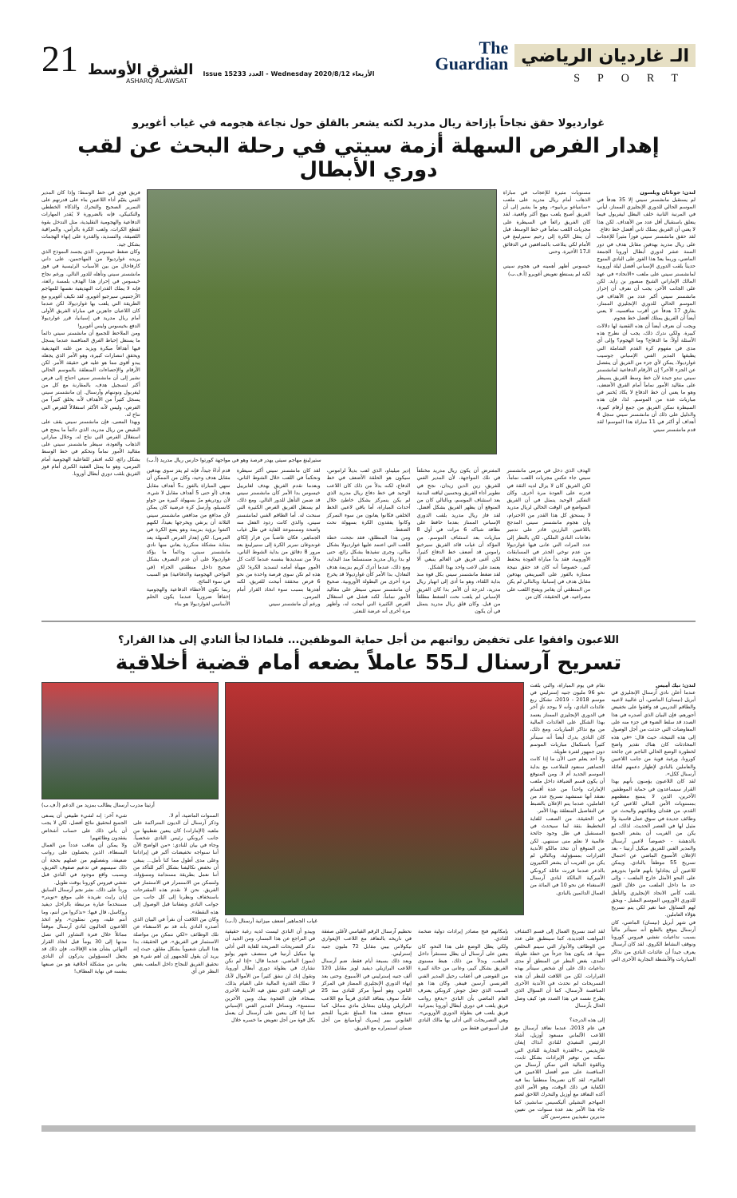21 الشرق الأوسط Issue 15233 العدد - Wednesday 2020/8/12 الأربعاء
ASHARQ AL-AWSAT
The
Guardian الـ غارديان الرياضي
SPORT
غوارديولا حقق نجاحاً بإزاحة ريال مدريد لكنه يشعر بالقلق حول نجاعة هجومه في غياب أغويرو
إهدار الفرص السهلة أزمة سيتي في رحلة البحث عن لقب دوري الأبطال
لندن: جوناثان ويلسون
لم يستقبل مانشستر سيتي إلا 35 هدفاً في الموسم الحالي للدوري الإنجليزي الممتاز، ليأتي في المرتبة الثانية خلف البطل ليفربول فيما يتعلق باستقبال أقل عدد من الأهداف. لكن هذا لا يعني أن الفريق يمتلك ثاني أفضل خط دفاع.
لقد حقق مانشستر سيتي فوزاً مثيراً للإعجاب على ريال مدريد بهدفين مقابل هدف في دور الستة عشر لدوري أبطال أوروبا الجمعة الماضي، وربما يعدّ هذا الفوز على النادي المتوج حديثاً بلقب الدوري الإسباني أفضل ليلة أوروبية لمانشستر سيتي على ملعب «الاتحاد» في عهد المالك الإماراتي الشيخ منصور بن زايد. لكن على الجانب الآخر، يجب أن نعرف أن إحراز مانشستر سيتي أكبر عدد من الأهداف في الموسم الحالي للدوري الإنجليزي الممتاز، بفارق 17 هدفاً عن أقرب منافسيه، لا يعني أيضاً أن الفريق يمتلك أفضل خط هجوم.
ويجب أن نعرف أيضاً أن هذه القضية لها دلالات كبيرة. ولكي ندرك ذلك، يجب أن نطرح هذه الأسئلة أولاً: ما الدفاع؟ وما الهجوم؟ وإلى أي مدى في مفهوم كرة القدم الشاملة التي يطبقها المدير الفني الإسباني جوسيب غوارديولا، يمكن لأي جزء من الفريق أن ينفصل عن الجزء الآخر؟ إن الأرقام الدفاعية لمانشستر سيتي تبدو جيدة لأن خط وسط الفريق يسيطر على مقاليد الأمور تماماً أمام الفرق الأضعف، وهو ما يعني أن خط الدفاع لا يكاد يُختبر في مباريات عدة من الموسم. لذا، فإن هذه السيطرة تمكن الفريق من جمع أرقام كبيرة، والدليل على ذلك أن مانشستر سيتي سجل 4 أهداف أو أكثر في 11 مباراة هذا الموسم! لقد قدم مانشستر سيتي
مستويات مثيرة للإعجاب في مباراة الذهاب أمام ريال مدريد على ملعب «سانتياغو برنابيو»، وهو ما يشير إلى أن الفريق أصبح يلعب بنهج أكثر واقعية. لقد كان الفريق رائعاً في السيطرة على مجريات اللعب تماماً في خط الوسط، قبل أن ينقل الكرة إلى رحيم ستيرلينغ في الأمام لكي يتلاعب بالمدافعين في الدقائق الـ17 الأخيرة. وحتى
خيسوس أظهر أهميته في هجوم سيتي لكنه لم يستطع تعويض أغويرو (أ.ف.ب)
ستيرلينغ مهاجم سيتي يهدر فرصة وهو في مواجهة كورتوا حارس ريال مدريد (أ.ب)
الهدف الذي دخل في مرمى مانشستر سيتي جاء عكس مجريات اللعب تماماً، لكن الفريق كان لا يزال لديه الثقة في قدرته على العودة مرة أخرى. وكان التفكير الوحيد يتمثل في أن الفريق المتواضع في الوقت الحالي لريال مدريد لا يستحق كل هذا القدر من الاحترام، وأن هجوم مانشستر سيتي المدجج باللاعبين البارزين قادر على تدمير دفاعات النادي الملكي. لكن بالنظر إلى عدد المرات التي عانى فيها غوارديولا من عدم توخي الحذر في المسابقات الأوروبية، فقد بدأ مباراة العودة بتحفظ كبير، خصوصاً أنه كان قد حقق نتيجة ممتازة بالفوز على الميرينغي بهدفين مقابل هدف في إسبانيا، وبالتالي لم يكن من المنطقي أن يغامر ويفتح اللعب على مصراعيه. في الحقيقة، كان من
المفترض أن يكون ريال مدريد مختلفاً في تلك المواجهة، لأن المدير الفني للفريق، زين الدين زيدان، نجح في تطوير أداء الفريق وتحسين لياقته البدنية بعد استئناف الموسم، وبالتالي كان من المتوقع أن يظهر الفريق بشكل أفضل. لقد فاز ريال مدريد بلقب الدوري الإسباني الممتاز بعدما حافظ على نظافة شباكه 6 مرات في أول 8 مباريات بعد استئناف الموسم. من المؤكد أن غياب قائد الفريق سيرخيو راموس قد أضعف خط الدفاع كثيراً، لكن أغنى فريق في العالم ينبغي ألا يعتمد على لاعب واحد بهذا الشكل.
لقد ضغط مانشستر سيتي بكل قوة منذ بداية اللقاء، وهو ما أدى إلى انهيار ريال مدريد، لدرجة أن الأمر بدا كان الفريق الإسباني لم يلعب تحت الضغط مطلقاً من قبل. وكان قلق ريال مدريد يتمثل في أن يكون
إدير ميليتاو، الذي لعب بديلاً لراموس، سيكون هو الحلقة الأضعف في خط الدفاع، لكنه بدلاً من ذلك كان اللاعب الوحيد في خط دفاع ريال مدريد الذي لم يكن يتمركز بشكل خاطئ خلال أحداث المباراة، أما باقي لاعبي الخط الخلفي فكانوا يعانون من سوء التمركز وكانوا يفقدون الكرة بسهولة تحت الضغط.
ومن هذا المنطلق، فقد نجحت خطة اللعب التي اعتمد عليها غوارديولا بشكل مثالي، وجرى تنفيذها بشكل رائع، حتى لو بدا ريال مدريد مستسلماً منذ البداية. ومع ذلك، عندما أدرك كريم بنزيمة هدف التعادل، بدا الأمر كأن غوارديولا قد يخرج مرة أخرى من البطولة الأوروبية. صحيح أن مانشستر سيتي سيطر على مقاليد الأمور تماماً، لكنه فشل في استغلال الفرص الكثيرة التي أتيحت له، وأظهر مرة أخرى أنه عرضة للتعثر.
لقد كان مانشستر سيتي أكثر سيطرة وتحكماً في اللعب خلال الشوط الثاني، وبعدما تقدم الفريق بهدف لغابرييل خيسوس بدا الأمر كأن مانشستر سيتي قد ضمن التأهل للدور التالي. ومع ذلك، لم يستغل الفريق الفرص الكثيرة التي سنحت له. أما الطاقم الفني لمانشستر سيتي، والذي كانت ردود الفعل منه واضحة ومسموعة للغاية في ظل غياب الجماهير، فكان غاضباً من قرار إلكاي غوندوغان تمرير الكرة إلى ستيرلينغ بعد مرور 8 دقائق من بداية الشوط الثاني، بدلاً من تسديدها بنفسه عندما كانت كل الأمور مهيأة أمامه لتسديد الكرة؛ لكن هذه لم تكن سوى فرصة واحدة من نحو 6 فرص محققة أتيحت للفريق، لكنه أهدرها بسبب سوء اتخاذ القرار أمام المرمى.
ورغم أن مانشستر سيتي
قدم أداءً جيداً، فإنه لم يفز سوى بهدفين مقابل هدف وحيد، وكان من الممكن أن تنتهي المباراة بالفوز بـ5 أهداف مقابل هدف (أو حتى 5 أهداف مقابل لا شيء، لأن رودريغو مرّ بسهولة كبيرة من جواو كانسيلو، وأرسل كرة عرضية كان يمكن لأي مدافع من مدافعي مانشستر سيتي الثلاثة أن يرتقي ويخرجها بعيداً، لكنهم اكتفوا برؤية بنزيمة وهو يضع الكرة في المرمى). لكن إهدار الفرص السهلة يعد بمثابة مشكلة متكررة يعاني منها نادي مانشستر سيتي، ودائماً ما يؤكد غوارديولا على أن عدم التصرف بشكل صحيح داخل منطقتي الجزاء (في النواحي الهجومية والدفاعية) هو السبب في سوء النتائج.
ربما تكون الأخطاء الدفاعية والهجومية إخفاقاً ضرورياً عندما يكون الحلم الأساسي لغوارديولا هو بناء
فريق قوي في خط الوسط؛ وإذا كان المدير الفني يقيّم أداء اللاعبين بناء على قدرتهم على التمرير الصحيح والتحرك والذكاء الخططي والتكتيكي، فإنه بالضرورة لا يُقدر المهارات الدفاعية والهجومية التقليدية، مثل التدخل بقوة لقطع الكرات، ولعب الكرة بالرأس، والمراقبة اللصيقة، والتسديد، والقدرة على إنهاء الهجمات بشكل جيد.
وكان ضغط خيسوس، الذي يجسد النموذج الذي يريده غوارديولا من المهاجمين، على داني كارفاخال من بين الأسباب الرئيسية في فوز مانشستر سيتي وتأهله للدور التالي. ورغم نجاح خيسوس في إحراز هذا الهدف بلمسة رائعة، فإنه لا يملك القدرات التهديفية نفسها للمهاجم الأرجنتيني سيرجيو أغويرو. لقد تكيف أغويرو مع الطريقة التي يلعب بها غوارديولا، لكن عندما كان اللاعبان جاهزين في مباراة الفريق الأولى أمام ريال مدريد في إسبانيا، قرر غوارديولا الدفع بخيسوس وليس أغويرو!
ومن الملاحظ للجميع أن مانشستر سيتي دائماً ما يستغل إحباط الفرق المنافسة عندما يسجل فيها أهدافاً مبكرة ويزيد من غلته التهديفية ويحقق انتصارات كبيرة، وهو الأمر الذي يجعله يبدو أقوى مما هو عليه في حقيقة الأمر. لكن الأرقام والإحصاءات المتعلقة بالموسم الحالي تشير إلى أن مانشستر سيتي احتاج إلى فرص أكثر لتسجيل هدف، بالمقارنة مع كل من ليفربول وتوتنهام وآرسنال. إن مانشستر سيتي يسجل كثيراً من الأهداف لأنه يخلق كثيراً من الفرص، وليس لأنه الأكثر استغلالاً للفرص التي تتاح له.
وبهذا المعنى، فإن مانشستر سيتي يقف على النقيض من ريال مدريد، الذي دائماً ما ينجح في استغلال الفرص التي تتاح له. وخلال مباراتي الذهاب والعودة، سيطر مانشستر سيتي على مقاليد الأمور تماماً وتحكم في خط الوسط بشكل رائع، لكنه افتقر للفاعلية الهجومية أمام المرمى، وهو ما يمثل العقبة الكبرى أمام فوز الفريق بلقب دوري أبطال أوروبا.
اللاعبون وافقوا على تخفيض رواتبهم من أجل حماية الموظفين... فلماذا لجأ النادي إلى هذا القرار؟
تسريح آرسنال لـ55 عاملاً يضعه أمام قضية أخلاقية
لندن: نيك أميس
عندما أعلن نادي آرسنال الإنجليزي في أبريل (نيسان) الماضي، أن غالبية لاعبيه والطاقم التدريبي قد وافقوا على تخفيض أجورهم، فإن البيان الذي أصدره في هذا الصدد قد سلط الضوء في جزء منه على المفاوضات التي حدثت من أجل الوصول إلى هذه النتيجة، حيث قال: «في هذه المحادثات كان هناك تقدير واضح لخطورة الوضع الحالي الناجم عن جائحة كورونا، ورغبة قوية من جانب اللاعبين والعاملين بالنادي لإظهار دعمهم لعائلة آرسنال ككل».
لقد كان اللاعبون يؤمنون بأنهم بهذا القرار سيساعدون في حماية الموظفين الآخرين، الذين لا يتمتع معظمهم بمستويات الأمن المالي للاعبي كرة القدم، من فقدان وظائفهم والبحث عن وظائف جديدة في سوق عمل قاسية ولا مثيل لها في العصر الحديث. لذلك، لم يكن من الغريب أن يشعر الجميع بالدهشة - خصوصاً لاعبي آرسنال والمدير الفني للفريق ميكيل أرتيتا - بعد الإعلان الأسبوع الماضي عن احتمال تسريح 55 موظفاً بالنادي. ويمكن للاعبين أن يجادلوا بأنهم قاموا بدورهم على النحو الأمثل خارج الملعب - وإلى حد ما داخل الملعب من خلال الفوز بلقب كأس الاتحاد الإنجليزي والتأهل للدوري الأوروبي الموسم المقبل - ويحق لهم التساؤل عما تغير لكي يتم تسريح هؤلاء العاملين.
في شهر أبريل (نيسان) الماضي، كان آرسنال يتوقع بالطبع أنه سيتأثر مالياً بسبب تداعيات تفشي فيروس كورونا وتوقف النشاط الكروي. لقد كان آرسنال يعرف جيداً أن عائدات النادي من تذاكر المباريات والأنشطة التجارية الأخرى التي
تقام في يوم المباراة، والتي بلغت نحو 96 مليون جنيه إسترليني في موسم 2018 - 2019، تشكل ربع عائدات النادي، وأنه لا يوجد نادٍ آخر في الدوري الإنجليزي الممتاز يعتمد بهذا الشكل على العائدات المالية من بيع تذاكر المباريات. ومع ذلك، كان النادي يدرك أيضاً أنه سيتأثر كثيراً باستكمال مباريات الموسم دون جمهور لفترة طويلة.
ولا أحد يعلم حتى الآن ما إذا كانت الجماهير ستعود للملاعب مع بداية الموسم الجديد أم لا. ومن المتوقع أن يكون قسم الضيافة داخل ملعب الإمارات واحداً من عدة أقسام تعتقد أنها تستشهد تسريح عدد من العاملين، عندما يتم الإعلان بالضبط عن التفاصيل المتعلقة بهذا الأمر.
في الحقيقة، من الصعب للغاية التخطيط بثقة لما سيحدث في المستقبل في ظل وجود جائحة عالمية لا تعلم متى ستنتهي. لكن من المتوقع أن تتخذ مالكو الأندية القرارات بمسؤولية، وبالتالي لم يكن من الغريب أن يشعر الكثيرون بالذعر عندما قررت عائلة كرونكي الأميركية المالكة لنادي آرسنال الاستغناء عن نحو 10 في المائة من العمال الدائمين بالنادي.
غياب الجماهير أضعف ميزانية آرسنال (أ.ب)
لقد امتد تسريح العمال إلى قسم اكتشاف المواهب الجديدة، كما سينطبق على عدد من الوظائف والأدوار التي سيتم التخلص منها. قد يكون هذا جزءاً من خطة طويلة المدى، بغض النظر عن المنطق أو مدى تداعيات ذلك على أي شخص سيتأثر بهذه القرارات. لكن من اللافت للنظر أن هذه التسريحات لم تحدث في الأندية الأخرى المنافسة لآرسنال، كما أن السؤال الذي يطرح نفسه في هذا الصدد هو: كيف وصل الحال بآرسنال
إلى هذه الدرجة؟
في عام 2013، عندما تعاقد آرسنال مع اللاعب الألماني مسعود أوزيل، أشاد الرئيس التنفيذي للنادي آنذاك إيفان غازيديس بـ«القدرة التجارية للنادي التي تمكنه من توفير الإيرادات بشكل ثابت، وبالقوة المالية التي تمكن آرسنال من المنافسة على ضم أفضل اللاعبين في العالم». لقد كان تصريحاً منطقياً بما فيه الكفاية في ذلك الوقت، وهو الأمر الذي أكده التعاقد مع أوزيل والتحرك اللاحق لضم المهاجم التشيلي أليكسيس سانشيز، كما جاء هذا الأمر بعد عدة سنوات من تعيين مديرين تنفيذيين متمرسين كان
بإمكانهم فتح مصادر إيرادات دولية ضخمة للنادي.
ولكي يظل الوضع على هذا النحو، كان يتعين على آرسنال أن يظل مستقراً داخل الملعب. وبدلاً من ذلك، هبط مستوى الفريق بشكل كبير، وعانى من حالة كبيرة من الفوضى في أعقاب رحيل المدير الفني الفرنسي آرسين فينغر. وكان هذا هو السبب الذي جعل جوش كرونكي يعترف العام الماضي بأن النادي «يدفع رواتب فريق يلعب في دوري أبطال أوروبا بميزانية فريق يلعب في بطولة الدوري الأوروبي». وهي التصريحات التي أدلى بها مالك النادي قبل أسبوعين فقط من
تحطيم آرسنال الرقم القياسي لأغلى صفقة في تاريخه بالتعاقد مع اللاعب الإيفواري نيكولاس بيبي مقابل 72 مليون جنيه إسترليني.
وبعد ذلك بسبعة أيام فقط، ضم آرسنال اللاعب البرازيلي ديفيد لويز مقابل 120 ألف جنيه إسترليني في الأسبوع. وحتى بعد إنهاء الدوري الإنجليزي الممتاز في المركز الثامن، وهو أسوأ مركز للنادي منذ 25 عاماً، سوف يتعاقد النادي قريباً مع اللاعب البرازيلي ويليان بمقابل مادي مماثل، كما سيدفع ضعف هذا المبلغ تقريباً للنجم الغابوني بيير إيمريك أوباميانغ من أجل ضمان استمراره مع الفريق.
ويبدو أن النادي ليست لديه رغبة حقيقية في التراجع عن هذا المسار، ومن الجيد أن تذكر التصريحات الصريحة للغاية التي أدلى بها ميكيل أرتيتا في منتصف شهر يوليو (تموز) الماضي، عندما قال: «إذا لم تكن تشارك في بطولة دوري أبطال أوروبا، وتقول إنك لن تنفق كثيراً من الأموال لأنك لا تملك القدرة المالية على القيام بذلك، في الوقت الذي تتفق فيه الأندية الأخرى بسخاء، فإن الفجوة بينك وبين الآخرين ستتسع». وتساءل المدير الفني الإسباني عما إذا كان يتعين على آرسنال أن يعمل بكل قوة من أجل تعويض ما خسره خلال
أرتيتا مدرب آرسنال يطالب بمزيد من الدعم (أ.ف.ب)
السنوات الماضية، أم لا.
وذكر آرسنال أن الديون المتراكمة على ملعبه (الإمارات) كان يتعين تغطيتها من جانب كرونكي رئيس النادي شخصياً. وجاء في بيان للنادي: «من الواضح الآن أننا سنواجه تخفيضات أكبر في إيراداتنا وعلى مدى أطول مما كنا نأمل... ينبغي أن نخفض تكاليفنا بشكل أكبر للتأكد من أننا نعمل بطريقة مستدامة ومسؤولة، ولنتمكن من الاستمرار في الاستثمار في الفريق. نحن لا نقدم هذه المقترحات باستخفاف ونظرنا إلى كل جانب من جوانب النادي وتفقاتنا قبل الوصول إلى هذه النقطة».
وكان من اللافت أن نقرأ في البيان الذي أصدره النادي بأنه قد تم الاستغناء عن تلك الوظائف «لكي نتمكن من مواصلة الاستثمار في الفريق». في الحقيقة، بدا هذا البيان شعبوياً بشكل مقلق، حيث إنه يريد أن يقول للجمهور إن أهم شيء هو تحقيق الفريق للنجاح داخل الملعب بغض النظر عن أي
شيء آخر: إنه لشيء طبيعي أن يسعى الجميع لتحقيق نتائج أفضل، لكن لا يجب أن يأتي ذلك على حساب أشخاص يفقدون وظائفهم!
ولا يمكن أن نعاقب عدداً من العمال البسطاء، الذين يحصلون على رواتب ضعيفة، ونفصلهم من عملهم بحجة أن ذلك سيسهم في تدعيم صفوف الفريق، وبسبب واقع موجود في النادي قبل تفشي فيروس كورونا بوقت طويل.
ورداً على ذلك، نشر نجم آرسنال السابق إيان رايت تغريدة على موقع «تويتر» مستخدماً عبارة مرتبطة بالراحل ديفيد روكاسل، قال فيها: «تذكروا من أنتم، وما أنتم عليه، ومن تمثلون». ولو اتخذ اللاعبون الحاليون لنادي آرسنال موقفاً مماثلاً خلال فترة التشاور التي تصل مدتها إلى 30 يوماً قبل اتخاذ القرار النهائي بشأن هذه الإقالات، فإن ذلك قد يجعل المسؤولين يدركون أن النادي يعاني من مشكلة أخلاقية هو من صنعها بنفسه في نهاية المطاف!